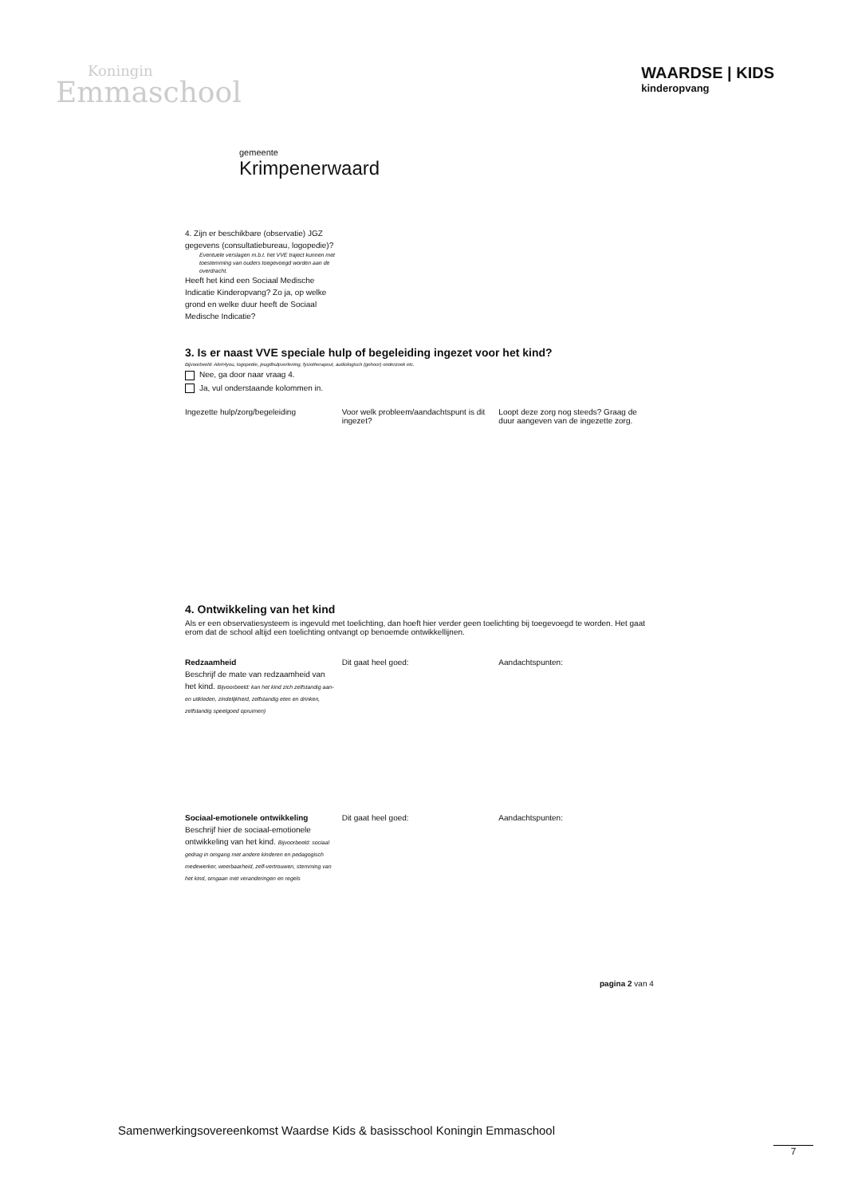Koningin
Emmaschool
WAARDSE | KIDS
kinderopvang
gemeente
Krimpenerwaard
4. Zijn er beschikbare (observatie) JGZ gegevens (consultatiebureau, logopedie)?
Eventuele verslagen m.b.t. het VVE traject kunnen met toestemming van ouders toegevoegd worden aan de overdracht.
Heeft het kind een Sociaal Medische Indicatie Kinderopvang? Zo ja, op welke grond en welke duur heeft de Sociaal Medische Indicatie?
3. Is er naast VVE speciale hulp of begeleiding ingezet voor het kind?
Bijvoorbeeld: Alert4you, logopedie, jeugdhulpverlening, fysiotherapeut, audiologisch (gehoor) onderzoek etc.
Nee, ga door naar vraag 4.
Ja, vul onderstaande kolommen in.
Ingezette hulp/zorg/begeleiding Voor welk probleem/aandachtspunt is dit ingezet?
Loopt deze zorg nog steeds? Graag de duur aangeven van de ingezette zorg.
4. Ontwikkeling van het kind
Als er een observatiesysteem is ingevuld met toelichting, dan hoeft hier verder geen toelichting bij toegevoegd te worden. Het gaat erom dat de school altijd een toelichting ontvangt op benoemde ontwikkellijnen.
Redzaamheid
Beschrijf de mate van redzaamheid van het kind. Bijvoorbeeld: kan het kind zich zelfstandig aan- en uitkleden, zindelijkheid, zelfstandig eten en drinken, zelfstandig speelgoed opruimen)
Dit gaat heel goed: Aandachtspunten:
Sociaal-emotionele ontwikkeling
Beschrijf hier de sociaal-emotionele ontwikkeling van het kind. Bijvoorbeeld: sociaal gedrag in omgang met andere kinderen en pedagogisch medewerker, weerbaarheid, zelf-vertrouwen, stemming van het kind, omgaan met veranderingen en regels
Dit gaat heel goed: Aandachtspunten:
pagina 2 van 4
Samenwerkingsovereenkomst Waardse Kids & basisschool Koningin Emmaschool
7